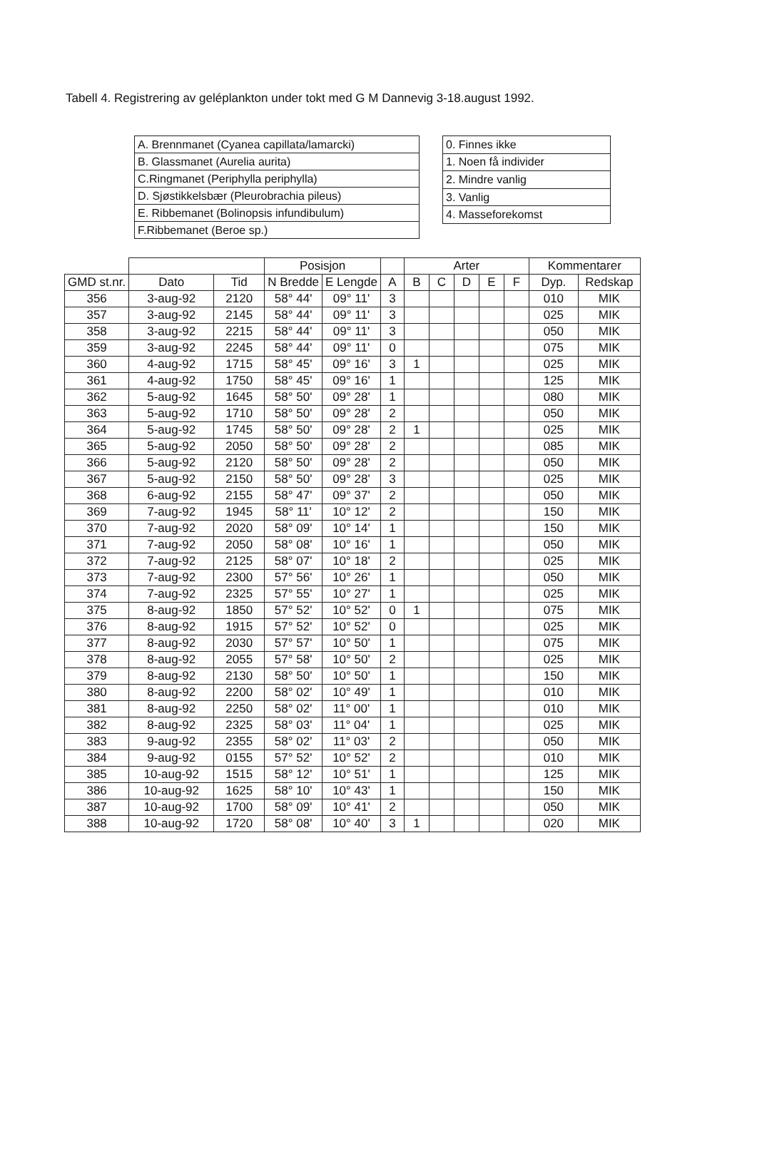Tabell 4. Registrering av geléplankton under tokt med G M Dannevig 3-18.august 1992.
| A. Brennmanet (Cyanea capillata/lamarcki) |
| B. Glassmanet (Aurelia aurita) |
| C.Ringmanet (Periphylla periphylla) |
| D. Sjøstikkelsbær (Pleurobrachia pileus) |
| E. Ribbemanet (Bolinopsis infundibulum) |
| F.Ribbemanet (Beroe sp.) |
| 0. Finnes ikke |
| 1. Noen få individer |
| 2. Mindre vanlig |
| 3. Vanlig |
| 4. Masseforekomst |
| | | | Posisjon | | | Arter | | | | | Kommentarer | |
| --- | --- | --- | --- | --- | --- | --- | --- | --- | --- | --- | --- | --- |
| GMD st.nr. | Dato | Tid | N Bredde | E Lengde | A | B | C | D | E | F | Dyp. | Redskap |
| 356 | 3-aug-92 | 2120 | 58° 44' | 09° 11' | 3 | | | | | | 010 | MIK |
| 357 | 3-aug-92 | 2145 | 58° 44' | 09° 11' | 3 | | | | | | 025 | MIK |
| 358 | 3-aug-92 | 2215 | 58° 44' | 09° 11' | 3 | | | | | | 050 | MIK |
| 359 | 3-aug-92 | 2245 | 58° 44' | 09° 11' | 0 | | | | | | 075 | MIK |
| 360 | 4-aug-92 | 1715 | 58° 45' | 09° 16' | 3 | 1 | | | | | 025 | MIK |
| 361 | 4-aug-92 | 1750 | 58° 45' | 09° 16' | 1 | | | | | | 125 | MIK |
| 362 | 5-aug-92 | 1645 | 58° 50' | 09° 28' | 1 | | | | | | 080 | MIK |
| 363 | 5-aug-92 | 1710 | 58° 50' | 09° 28' | 2 | | | | | | 050 | MIK |
| 364 | 5-aug-92 | 1745 | 58° 50' | 09° 28' | 2 | 1 | | | | | 025 | MIK |
| 365 | 5-aug-92 | 2050 | 58° 50' | 09° 28' | 2 | | | | | | 085 | MIK |
| 366 | 5-aug-92 | 2120 | 58° 50' | 09° 28' | 2 | | | | | | 050 | MIK |
| 367 | 5-aug-92 | 2150 | 58° 50' | 09° 28' | 3 | | | | | | 025 | MIK |
| 368 | 6-aug-92 | 2155 | 58° 47' | 09° 37' | 2 | | | | | | 050 | MIK |
| 369 | 7-aug-92 | 1945 | 58° 11' | 10° 12' | 2 | | | | | | 150 | MIK |
| 370 | 7-aug-92 | 2020 | 58° 09' | 10° 14' | 1 | | | | | | 150 | MIK |
| 371 | 7-aug-92 | 2050 | 58° 08' | 10° 16' | 1 | | | | | | 050 | MIK |
| 372 | 7-aug-92 | 2125 | 58° 07' | 10° 18' | 2 | | | | | | 025 | MIK |
| 373 | 7-aug-92 | 2300 | 57° 56' | 10° 26' | 1 | | | | | | 050 | MIK |
| 374 | 7-aug-92 | 2325 | 57° 55' | 10° 27' | 1 | | | | | | 025 | MIK |
| 375 | 8-aug-92 | 1850 | 57° 52' | 10° 52' | 0 | 1 | | | | | 075 | MIK |
| 376 | 8-aug-92 | 1915 | 57° 52' | 10° 52' | 0 | | | | | | 025 | MIK |
| 377 | 8-aug-92 | 2030 | 57° 57' | 10° 50' | 1 | | | | | | 075 | MIK |
| 378 | 8-aug-92 | 2055 | 57° 58' | 10° 50' | 2 | | | | | | 025 | MIK |
| 379 | 8-aug-92 | 2130 | 58° 50' | 10° 50' | 1 | | | | | | 150 | MIK |
| 380 | 8-aug-92 | 2200 | 58° 02' | 10° 49' | 1 | | | | | | 010 | MIK |
| 381 | 8-aug-92 | 2250 | 58° 02' | 11° 00' | 1 | | | | | | 010 | MIK |
| 382 | 8-aug-92 | 2325 | 58° 03' | 11° 04' | 1 | | | | | | 025 | MIK |
| 383 | 9-aug-92 | 2355 | 58° 02' | 11° 03' | 2 | | | | | | 050 | MIK |
| 384 | 9-aug-92 | 0155 | 57° 52' | 10° 52' | 2 | | | | | | 010 | MIK |
| 385 | 10-aug-92 | 1515 | 58° 12' | 10° 51' | 1 | | | | | | 125 | MIK |
| 386 | 10-aug-92 | 1625 | 58° 10' | 10° 43' | 1 | | | | | | 150 | MIK |
| 387 | 10-aug-92 | 1700 | 58° 09' | 10° 41' | 2 | | | | | | 050 | MIK |
| 388 | 10-aug-92 | 1720 | 58° 08' | 10° 40' | 3 | 1 | | | | | 020 | MIK |